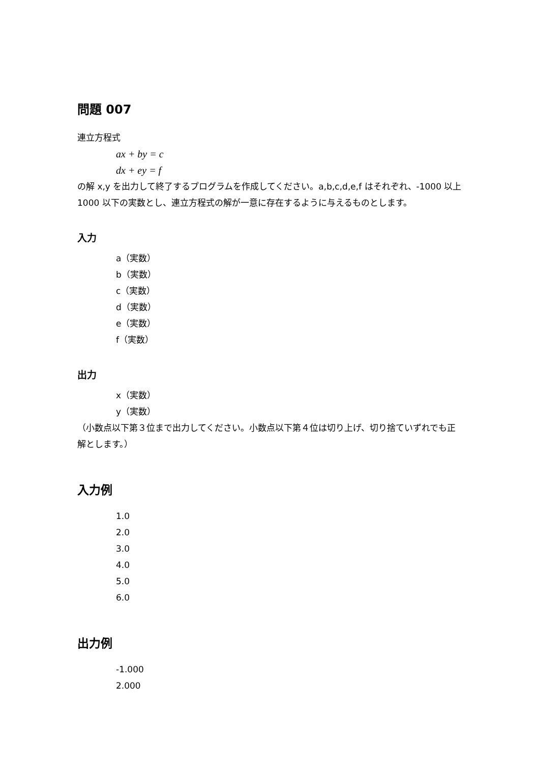問題 007
連立方程式
ax + by = c
dx + ey = f
の解 x,y を出力して終了するプログラムを作成してください。a,b,c,d,e,f はそれぞれ、-1000 以上 1000 以下の実数とし、連立方程式の解が一意に存在するように与えるものとします。
入力
a（実数）
b（実数）
c（実数）
d（実数）
e（実数）
f（実数）
出力
x（実数）
y（実数）
（小数点以下第３位まで出力してください。小数点以下第４位は切り上げ、切り捨ていずれでも正解とします。）
入力例
1.0
2.0
3.0
4.0
5.0
6.0
出力例
-1.000
2.000